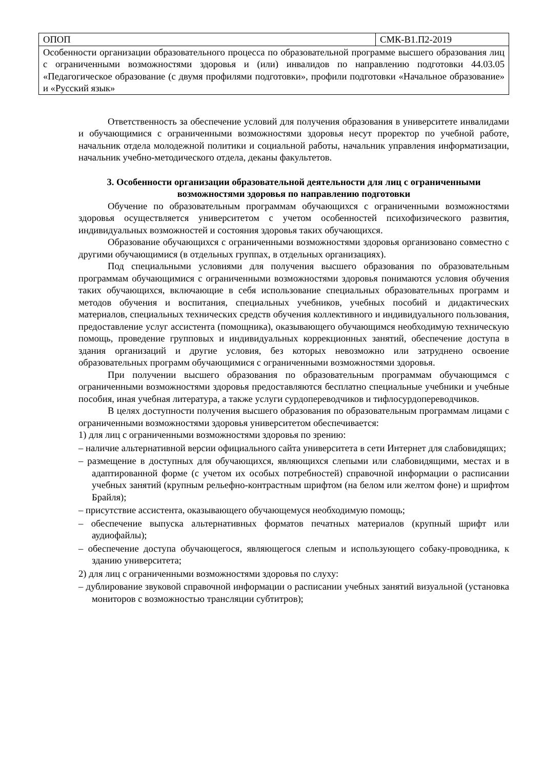| ОПОП | СМК-В1.П2-2019 |
| Особенности организации образовательного процесса по образовательной программе высшего образования лиц с ограниченными возможностями здоровья и (или) инвалидов по направлению подготовки 44.03.05 «Педагогическое образование (с двумя профилями подготовки», профили подготовки «Начальное образование» и «Русский язык» | |
Ответственность за обеспечение условий для получения образования в университете инвалидами и обучающимися с ограниченными возможностями здоровья несут проректор по учебной работе, начальник отдела молодежной политики и социальной работы, начальник управления информатизации, начальник учебно-методического отдела, деканы факультетов.
3. Особенности организации образовательной деятельности для лиц с ограниченными возможностями здоровья по направлению подготовки
Обучение по образовательным программам обучающихся с ограниченными возможностями здоровья осуществляется университетом с учетом особенностей психофизического развития, индивидуальных возможностей и состояния здоровья таких обучающихся.
Образование обучающихся с ограниченными возможностями здоровья организовано совместно с другими обучающимися (в отдельных группах, в отдельных организациях).
Под специальными условиями для получения высшего образования по образовательным программам обучающимися с ограниченными возможностями здоровья понимаются условия обучения таких обучающихся, включающие в себя использование специальных образовательных программ и методов обучения и воспитания, специальных учебников, учебных пособий и дидактических материалов, специальных технических средств обучения коллективного и индивидуального пользования, предоставление услуг ассистента (помощника), оказывающего обучающимся необходимую техническую помощь, проведение групповых и индивидуальных коррекционных занятий, обеспечение доступа в здания организаций и другие условия, без которых невозможно или затруднено освоение образовательных программ обучающимися с ограниченными возможностями здоровья.
При получении высшего образования по образовательным программам обучающимся с ограниченными возможностями здоровья предоставляются бесплатно специальные учебники и учебные пособия, иная учебная литература, а также услуги сурдопереводчиков и тифлосурдопереводчиков.
В целях доступности получения высшего образования по образовательным программам лицами с ограниченными возможностями здоровья университетом обеспечивается:
1) для лиц с ограниченными возможностями здоровья по зрению:
– наличие альтернативной версии официального сайта университета в сети Интернет для слабовидящих;
– размещение в доступных для обучающихся, являющихся слепыми или слабовидящими, местах и в адаптированной форме (с учетом их особых потребностей) справочной информации о расписании учебных занятий (крупным рельефно-контрастным шрифтом (на белом или желтом фоне) и шрифтом Брайля);
– присутствие ассистента, оказывающего обучающемуся необходимую помощь;
– обеспечение выпуска альтернативных форматов печатных материалов (крупный шрифт или аудиофайлы);
– обеспечение доступа обучающегося, являющегося слепым и использующего собаку-проводника, к зданию университета;
2) для лиц с ограниченными возможностями здоровья по слуху:
– дублирование звуковой справочной информации о расписании учебных занятий визуальной (установка мониторов с возможностью трансляции субтитров);